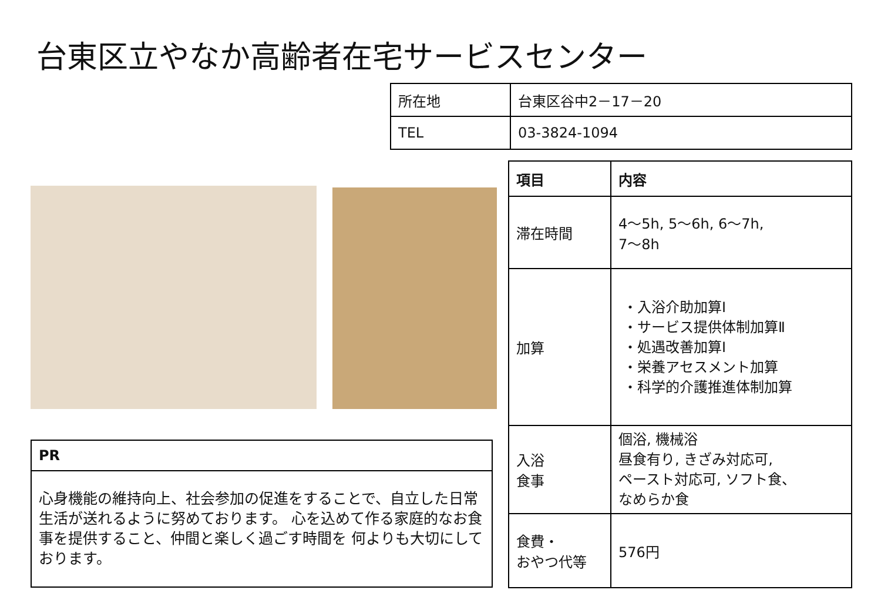台東区立やなか高齢者在宅サービスセンター
| 所在地 | 台東区谷中2－17－20 |
| TEL | 03-3824-1094 |
| PR |
| --- |
| 心身機能の維持向上、社会参加の促進をすることで、自立した日常生活が送れるように努めております。 心を込めて作る家庭的なお食事を提供すること、仲間と楽しく過ごす時間を 何よりも大切にしております。 |
| 項目 | 内容 |
| --- | --- |
| 滞在時間 | 4～5h, 5～6h, 6～7h, 7～8h |
| 加算 | ・入浴介助加算Ⅰ ・サービス提供体制加算Ⅱ ・処遇改善加算Ⅰ ・栄養アセスメント加算 ・科学的介護推進体制加算 |
| 入浴 食事 | 個浴, 機械浴 昼食有り, きざみ対応可, ペースト対応可, ソフト食、 なめらか食 |
| 食費・ おやつ代等 | 576円 |